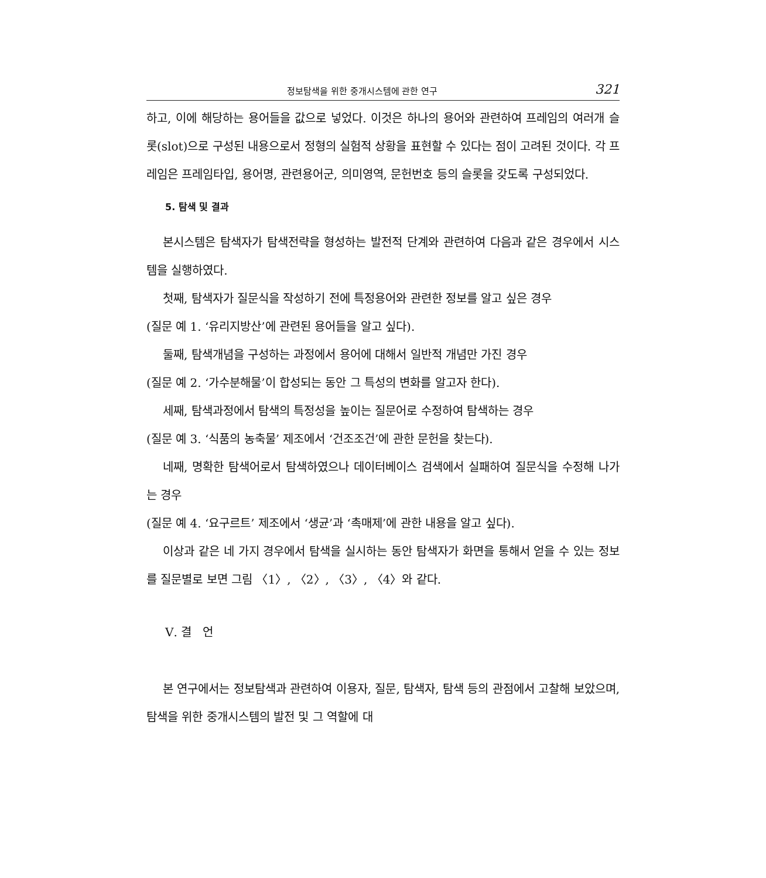정보탐색을 위한 중개시스템에 관한 연구 321
하고, 이에 해당하는 용어들을 값으로 넣었다. 이것은 하나의 용어와 관련하여 프레임의 여러개 슬롯(slot)으로 구성된 내용으로서 정형의 실험적 상황을 표현할 수 있다는 점이 고려된 것이다. 각 프레임은 프레임타입, 용어명, 관련용어군, 의미영역, 문헌번호 등의 슬롯을 갖도록 구성되었다.
5. 탐색 및 결과
본시스템은 탐색자가 탐색전략을 형성하는 발전적 단계와 관련하여 다음과 같은 경우에서 시스템을 실행하였다.
첫째, 탐색자가 질문식을 작성하기 전에 특정용어와 관련한 정보를 알고 싶은 경우
(질문 예 1. ‘유리지방산’에 관련된 용어들을 알고 싶다).
둘째, 탐색개념을 구성하는 과정에서 용어에 대해서 일반적 개념만 가진 경우
(질문 예 2. ‘가수분해물’이 합성되는 동안 그 특성의 변화를 알고자 한다).
세째, 탐색과정에서 탐색의 특정성을 높이는 질문어로 수정하여 탐색하는 경우
(질문 예 3. ‘식품의 농축물’ 제조에서 ‘건조조건’에 관한 문헌을 찾는다).
네째, 명확한 탐색어로서 탐색하였으나 데이터베이스 검색에서 실패하여 질문식을 수정해 나가는 경우
(질문 예 4. ‘요구르트’ 제조에서 ‘생균’과 ‘촉매제’에 관한 내용을 알고 싶다).
이상과 같은 네 가지 경우에서 탐색을 실시하는 동안 탐색자가 화면을 통해서 얻을 수 있는 정보를 질문별로 보면 그림 〈1〉, 〈2〉, 〈3〉, 〈4〉와 같다.
Ⅴ. 결 언
본 연구에서는 정보탐색과 관련하여 이용자, 질문, 탐색자, 탐색 등의 관점에서 고찰해 보았으며, 탐색을 위한 중개시스템의 발전 및 그 역할에 대